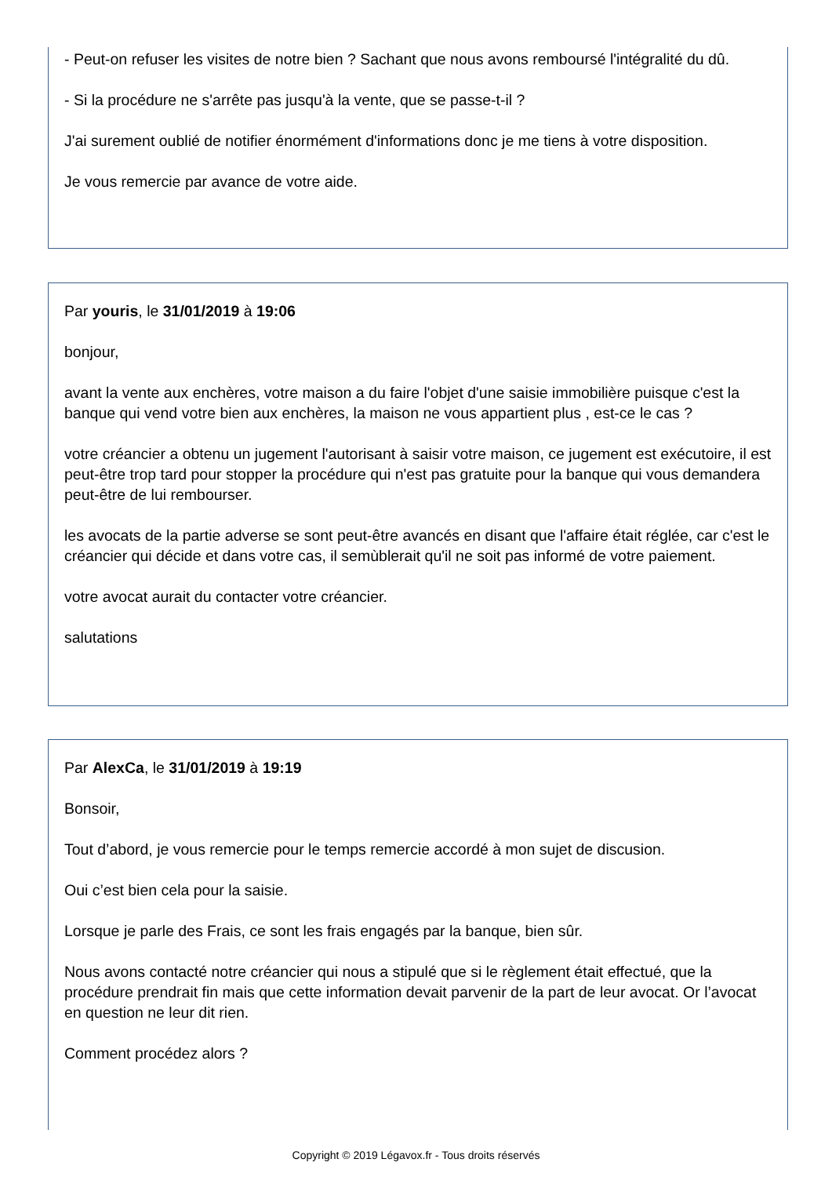- Peut-on refuser les visites de notre bien ? Sachant que nous avons remboursé l'intégralité du dû.
- Si la procédure ne s'arrête pas jusqu'à la vente, que se passe-t-il ?
J'ai surement oublié de notifier énormément d'informations donc je me tiens à votre disposition.
Je vous remercie par avance de votre aide.
Par youris, le 31/01/2019 à 19:06
bonjour,
avant la vente aux enchères, votre maison a du faire l'objet d'une saisie immobilière puisque c'est la banque qui vend votre bien aux enchères, la maison ne vous appartient plus , est-ce le cas ?
votre créancier a obtenu un jugement l'autorisant à saisir votre maison, ce jugement est exécutoire, il est peut-être trop tard pour stopper la procédure qui n'est pas gratuite pour la banque qui vous demandera peut-être de lui rembourser.
les avocats de la partie adverse se sont peut-être avancés en disant que l'affaire était réglée, car c'est le créancier qui décide et dans votre cas, il semùblerait qu'il ne soit pas informé de votre paiement.
votre avocat aurait du contacter votre créancier.
salutations
Par AlexCa, le 31/01/2019 à 19:19
Bonsoir,
Tout d’abord, je vous remercie pour le temps remercie accordé à mon sujet de discusion.
Oui c’est bien cela pour la saisie.
Lorsque je parle des Frais, ce sont les frais engagés par la banque, bien sûr.
Nous avons contacté notre créancier qui nous a stipulé que si le règlement était effectué, que la procédure prendrait fin mais que cette information devait parvenir de la part de leur avocat. Or l’avocat en question ne leur dit rien.
Comment procédez alors ?
Copyright © 2019 Légavox.fr - Tous droits réservés